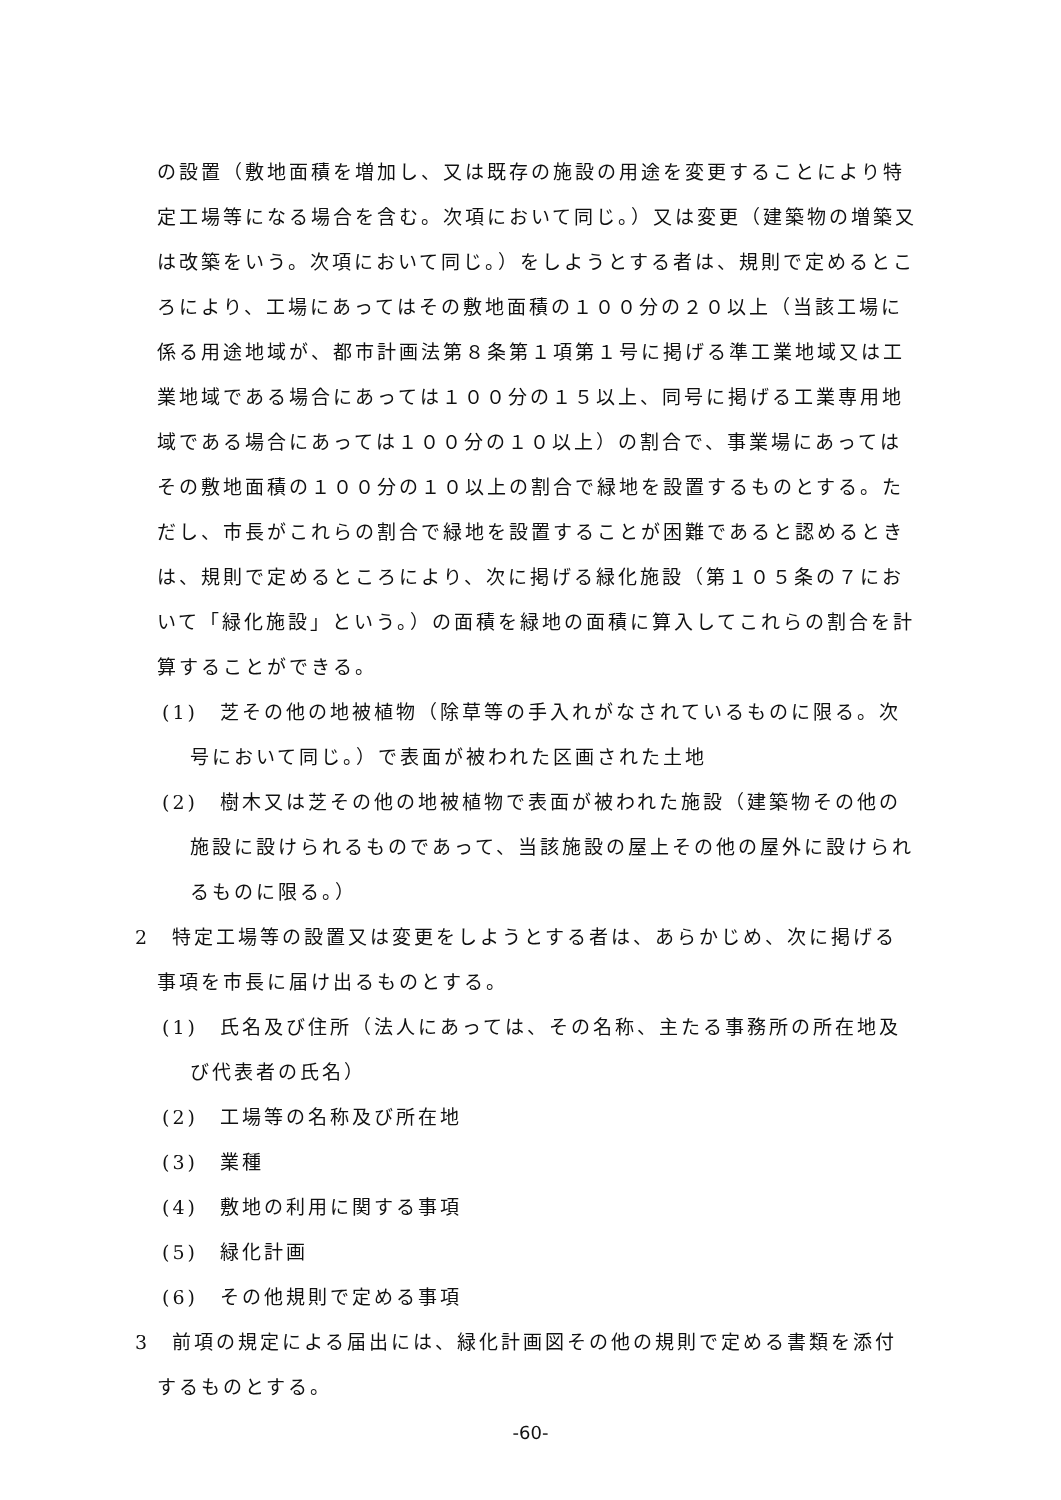の設置（敷地面積を増加し、又は既存の施設の用途を変更することにより特定工場等になる場合を含む。次項において同じ。）又は変更（建築物の増築又は改築をいう。次項において同じ。）をしようとする者は、規則で定めるところにより、工場にあってはその敷地面積の１００分の２０以上（当該工場に係る用途地域が、都市計画法第８条第１項第１号に掲げる準工業地域又は工業地域である場合にあっては１００分の１５以上、同号に掲げる工業専用地域である場合にあっては１００分の１０以上）の割合で、事業場にあってはその敷地面積の１００分の１０以上の割合で緑地を設置するものとする。ただし、市長がこれらの割合で緑地を設置することが困難であると認めるときは、規則で定めるところにより、次に掲げる緑化施設（第１０５条の７において「緑化施設」という。）の面積を緑地の面積に算入してこれらの割合を計算することができる。
(1)　芝その他の地被植物（除草等の手入れがなされているものに限る。次号において同じ。）で表面が被われた区画された土地
(2)　樹木又は芝その他の地被植物で表面が被われた施設（建築物その他の施設に設けられるものであって、当該施設の屋上その他の屋外に設けられるものに限る。）
2　特定工場等の設置又は変更をしようとする者は、あらかじめ、次に掲げる事項を市長に届け出るものとする。
(1)　氏名及び住所（法人にあっては、その名称、主たる事務所の所在地及び代表者の氏名）
(2)　工場等の名称及び所在地
(3)　業種
(4)　敷地の利用に関する事項
(5)　緑化計画
(6)　その他規則で定める事項
3　前項の規定による届出には、緑化計画図その他の規則で定める書類を添付するものとする。
-60-